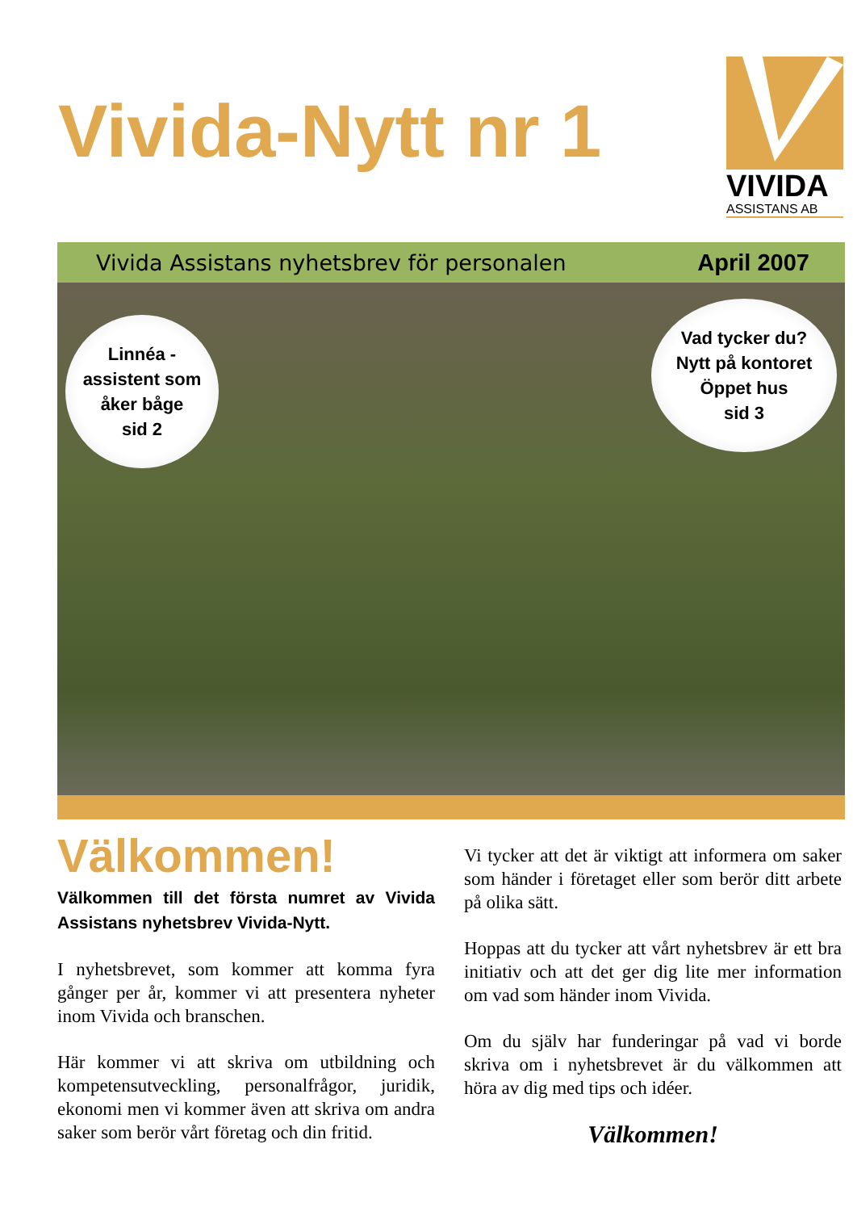Vivida-Nytt nr 1
VIVIDA
ASSISTANS AB
Vivida Assistans nyhetsbrev för personalen April 2007
Linnéa -
assistent som
åker båge
sid 2
Vad tycker du?
Nytt på kontoret
Öppet hus
sid 3
Välkommen!
Välkommen till det första numret av Vivida Assistans nyhetsbrev Vivida-Nytt.
I nyhetsbrevet, som kommer att komma fyra gånger per år, kommer vi att presentera nyheter inom Vivida och branschen.
Här kommer vi att skriva om utbildning och kompetensutveckling, personalfrågor, juridik, ekonomi men vi kommer även att skriva om andra saker som berör vårt företag och din fritid.
Vi tycker att det är viktigt att informera om saker som händer i företaget eller som berör ditt arbete på olika sätt.
Hoppas att du tycker att vårt nyhetsbrev är ett bra initiativ och att det ger dig lite mer information om vad som händer inom Vivida.
Om du själv har funderingar på vad vi borde skriva om i nyhetsbrevet är du välkommen att höra av dig med tips och idéer.
Välkommen!